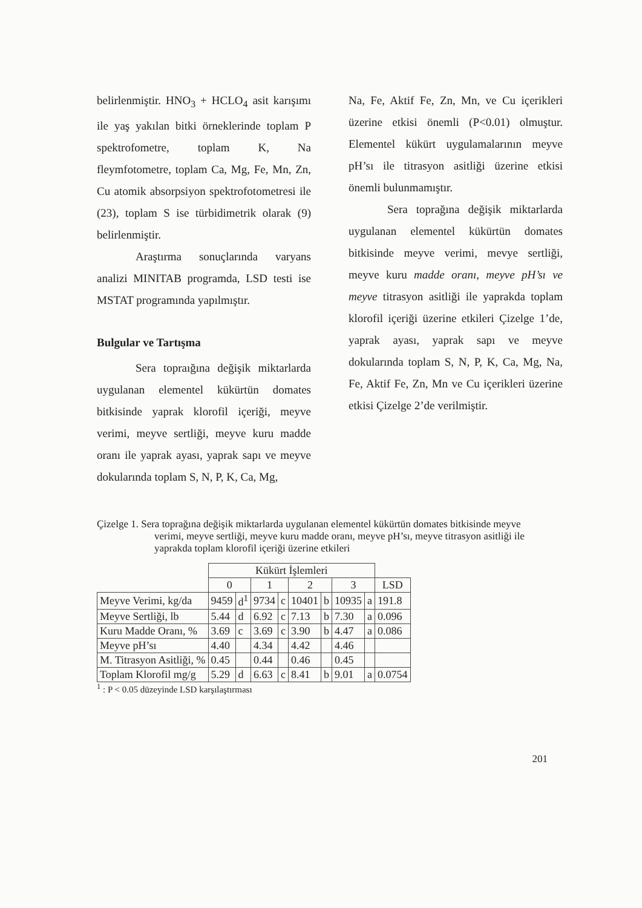belirlenmiştir. HNO<sub>3</sub> + HCLO<sub>4</sub> asit karışımı ile yaş yakılan bitki örneklerinde toplam P spektrofometre, toplam K, Na fleymfotometre, toplam Ca, Mg, Fe, Mn, Zn, Cu atomik absorpsiyon spektrofotometresi ile (23), toplam S ise türbidimetrik olarak (9) belirlenmiştir.
Araştırma sonuçlarında varyans analizi MINITAB programda, LSD testi ise MSTAT programında yapılmıştır.
Bulgular ve Tartışma
Sera topraığına değişik miktarlarda uygulanan elementel kükürtün domates bitkisinde yaprak klorofil içeriği, meyve verimi, meyve sertliği, meyve kuru madde oranı ile yaprak ayası, yaprak sapı ve meyve dokularında toplam S, N, P, K, Ca, Mg,
Na, Fe, Aktif Fe, Zn, Mn, ve Cu içerikleri üzerine etkisi önemli (P<0.01) olmuştur. Elementel kükürt uygulamalarının meyve pH’sı ile titrasyon asitliği üzerine etkisi önemli bulunmamıştır.
Sera toprağına değişik miktarlarda uygulanan elementel kükürtün domates bitkisinde meyve verimi, mevye sertliği, meyve kuru madde oranı, meyve pH’sı ve meyve titrasyon asitliği ile yaprakda toplam klorofil içeriği üzerine etkileri Çizelge 1’de, yaprak ayası, yaprak sapı ve meyve dokularında toplam S, N, P, K, Ca, Mg, Na, Fe, Aktif Fe, Zn, Mn ve Cu içerikleri üzerine etkisi Çizelge 2’de verilmiştir.
Çizelge 1. Sera toprağına değişik miktarlarda uygulanan elementel kükürtün domates bitkisinde meyve verimi, meyve sertliği, meyve kuru madde oranı, meyve pH’sı, meyve titrasyon asitliği ile yaprakda toplam klorofil içeriği üzerine etkileri
| | Kükürt İşlemleri | | | | | | | | |
| --- | --- | --- | --- | --- | --- | --- | --- | --- | --- |
| | 0 | | 1 | | 2 | | 3 | | LSD |
| Meyve Verimi, kg/da | 9459 | d<sup>1</sup> | 9734 | c | 10401 | b | 10935 | a | 191.8 |
| Meyve Sertliği, lb | 5.44 | d | 6.92 | c | 7.13 | b | 7.30 | a | 0.096 |
| Kuru Madde Oranı, % | 3.69 | c | 3.69 | c | 3.90 | b | 4.47 | a | 0.086 |
| Meyve pH’sı | 4.40 | | 4.34 | | 4.42 | | 4.46 | | |
| M. Titrasyon Asitliği, % | 0.45 | | 0.44 | | 0.46 | | 0.45 | | |
| Toplam Klorofil mg/g | 5.29 | d | 6.63 | c | 8.41 | b | 9.01 | a | 0.0754 |
<sup>1</sup> : P < 0.05 düzeyinde LSD karşılaştırması
201